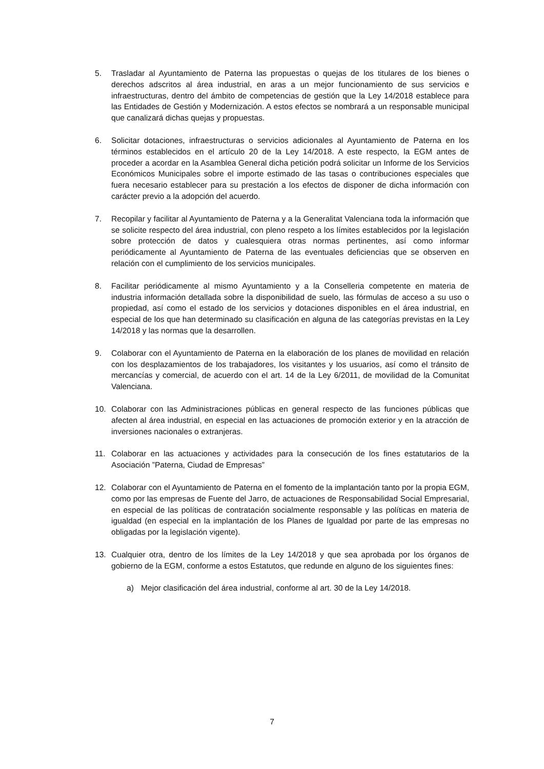5. Trasladar al Ayuntamiento de Paterna las propuestas o quejas de los titulares de los bienes o derechos adscritos al área industrial, en aras a un mejor funcionamiento de sus servicios e infraestructuras, dentro del ámbito de competencias de gestión que la Ley 14/2018 establece para las Entidades de Gestión y Modernización. A estos efectos se nombrará a un responsable municipal que canalizará dichas quejas y propuestas.
6. Solicitar dotaciones, infraestructuras o servicios adicionales al Ayuntamiento de Paterna en los términos establecidos en el artículo 20 de la Ley 14/2018. A este respecto, la EGM antes de proceder a acordar en la Asamblea General dicha petición podrá solicitar un Informe de los Servicios Económicos Municipales sobre el importe estimado de las tasas o contribuciones especiales que fuera necesario establecer para su prestación a los efectos de disponer de dicha información con carácter previo a la adopción del acuerdo.
7. Recopilar y facilitar al Ayuntamiento de Paterna y a la Generalitat Valenciana toda la información que se solicite respecto del área industrial, con pleno respeto a los límites establecidos por la legislación sobre protección de datos y cualesquiera otras normas pertinentes, así como informar periódicamente al Ayuntamiento de Paterna de las eventuales deficiencias que se observen en relación con el cumplimiento de los servicios municipales.
8. Facilitar periódicamente al mismo Ayuntamiento y a la Conselleria competente en materia de industria información detallada sobre la disponibilidad de suelo, las fórmulas de acceso a su uso o propiedad, así como el estado de los servicios y dotaciones disponibles en el área industrial, en especial de los que han determinado su clasificación en alguna de las categorías previstas en la Ley 14/2018 y las normas que la desarrollen.
9. Colaborar con el Ayuntamiento de Paterna en la elaboración de los planes de movilidad en relación con los desplazamientos de los trabajadores, los visitantes y los usuarios, así como el tránsito de mercancías y comercial, de acuerdo con el art. 14 de la Ley 6/2011, de movilidad de la Comunitat Valenciana.
10. Colaborar con las Administraciones públicas en general respecto de las funciones públicas que afecten al área industrial, en especial en las actuaciones de promoción exterior y en la atracción de inversiones nacionales o extranjeras.
11. Colaborar en las actuaciones y actividades para la consecución de los fines estatutarios de la Asociación ”Paterna, Ciudad de Empresas”
12. Colaborar con el Ayuntamiento de Paterna en el fomento de la implantación tanto por la propia EGM, como por las empresas de Fuente del Jarro, de actuaciones de Responsabilidad Social Empresarial, en especial de las políticas de contratación socialmente responsable y las políticas en materia de igualdad (en especial en la implantación de los Planes de Igualdad por parte de las empresas no obligadas por la legislación vigente).
13. Cualquier otra, dentro de los límites de la Ley 14/2018 y que sea aprobada por los órganos de gobierno de la EGM, conforme a estos Estatutos, que redunde en alguno de los siguientes fines:
a) Mejor clasificación del área industrial, conforme al art. 30 de la Ley 14/2018.
7